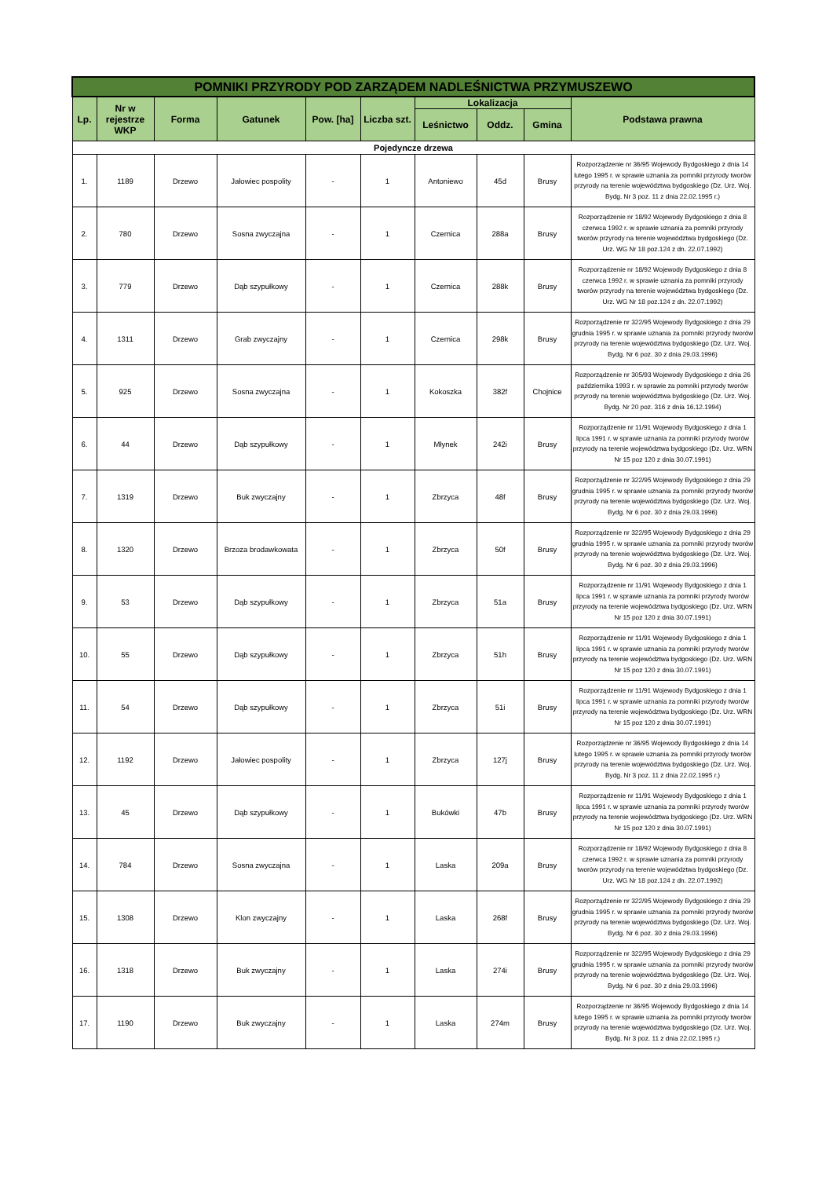| POMNIKI PRZYRODY POD ZARZĄDEM NADLEŚNICTWA PRZYMUSZEWO | | | | | | | | | |
| --- | --- | --- | --- | --- | --- | --- | --- | --- | --- |
| Lp. | Nr w rejestrze WKP | Forma | Gatunek | Pow. [ha] | Liczba szt. | Lokalizacja | | | Podstawa prawna |
| | | | | | | Leśnictwo | Oddz. | Gmina | |
| Pojedyncze drzewa | | | | | | | | | |
| 1. | 1189 | Drzewo | Jałowiec pospolity | - | 1 | Antoniewo | 45d | Brusy | Rozporządzenie nr 36/95 Wojewody Bydgoskiego z dnia 14 lutego 1995 r. w sprawie uznania za pomniki przyrody tworów przyrody na terenie województwa bydgoskiego (Dz. Urz. Woj. Bydg. Nr 3 poz. 11 z dnia 22.02.1995 r.) |
| 2. | 780 | Drzewo | Sosna zwyczajna | - | 1 | Czernica | 288a | Brusy | Rozporządzenie nr 18/92 Wojewody Bydgoskiego z dnia 8 czerwca 1992 r. w sprawie uznania za pomniki przyrody tworów przyrody na terenie województwa bydgoskiego (Dz. Urz. WG Nr 18 poz.124 z dn. 22.07.1992) |
| 3. | 779 | Drzewo | Dąb szypułkowy | - | 1 | Czernica | 288k | Brusy | Rozporządzenie nr 18/92 Wojewody Bydgoskiego z dnia 8 czerwca 1992 r. w sprawie uznania za pomniki przyrody tworów przyrody na terenie województwa bydgoskiego (Dz. Urz. WG Nr 18 poz.124 z dn. 22.07.1992) |
| 4. | 1311 | Drzewo | Grab zwyczajny | - | 1 | Czernica | 298k | Brusy | Rozporządzenie nr 322/95 Wojewody Bydgoskiego z dnia 29 grudnia 1995 r. w sprawie uznania za pomniki przyrody tworów przyrody na terenie województwa bydgoskiego (Dz. Urz. Woj. Bydg. Nr 6 poz. 30 z dnia 29.03.1996) |
| 5. | 925 | Drzewo | Sosna zwyczajna | - | 1 | Kokoszka | 382f | Chojnice | Rozporządzenie nr 305/93 Wojewody Bydgoskiego z dnia 26 października 1993 r. w sprawie za pomniki przyrody tworów przyrody na terenie województwa bydgoskiego (Dz. Urz. Woj. Bydg. Nr 20 poz. 316 z dnia 16.12.1994) |
| 6. | 44 | Drzewo | Dąb szypułkowy | - | 1 | Młynek | 242i | Brusy | Rozporządzenie nr 11/91 Wojewody Bydgoskiego z dnia 1 lipca 1991 r. w sprawie uznania za pomniki przyrody tworów przyrody na terenie województwa bydgoskiego (Dz. Urz. WRN Nr 15 poz 120 z dnia 30.07.1991) |
| 7. | 1319 | Drzewo | Buk zwyczajny | - | 1 | Zbrzyca | 48f | Brusy | Rozporządzenie nr 322/95 Wojewody Bydgoskiego z dnia 29 grudnia 1995 r. w sprawie uznania za pomniki przyrody tworów przyrody na terenie województwa bydgoskiego (Dz. Urz. Woj. Bydg. Nr 6 poz. 30 z dnia 29.03.1996) |
| 8. | 1320 | Drzewo | Brzoza brodawkowata | - | 1 | Zbrzyca | 50f | Brusy | Rozporządzenie nr 322/95 Wojewody Bydgoskiego z dnia 29 grudnia 1995 r. w sprawie uznania za pomniki przyrody tworów przyrody na terenie województwa bydgoskiego (Dz. Urz. Woj. Bydg. Nr 6 poz. 30 z dnia 29.03.1996) |
| 9. | 53 | Drzewo | Dąb szypułkowy | - | 1 | Zbrzyca | 51a | Brusy | Rozporządzenie nr 11/91 Wojewody Bydgoskiego z dnia 1 lipca 1991 r. w sprawie uznania za pomniki przyrody tworów przyrody na terenie województwa bydgoskiego (Dz. Urz. WRN Nr 15 poz 120 z dnia 30.07.1991) |
| 10. | 55 | Drzewo | Dąb szypułkowy | - | 1 | Zbrzyca | 51h | Brusy | Rozporządzenie nr 11/91 Wojewody Bydgoskiego z dnia 1 lipca 1991 r. w sprawie uznania za pomniki przyrody tworów przyrody na terenie województwa bydgoskiego (Dz. Urz. WRN Nr 15 poz 120 z dnia 30.07.1991) |
| 11. | 54 | Drzewo | Dąb szypułkowy | - | 1 | Zbrzyca | 51i | Brusy | Rozporządzenie nr 11/91 Wojewody Bydgoskiego z dnia 1 lipca 1991 r. w sprawie uznania za pomniki przyrody tworów przyrody na terenie województwa bydgoskiego (Dz. Urz. WRN Nr 15 poz 120 z dnia 30.07.1991) |
| 12. | 1192 | Drzewo | Jałowiec pospolity | - | 1 | Zbrzyca | 127j | Brusy | Rozporządzenie nr 36/95 Wojewody Bydgoskiego z dnia 14 lutego 1995 r. w sprawie uznania za pomniki przyrody tworów przyrody na terenie województwa bydgoskiego (Dz. Urz. Woj. Bydg. Nr 3 poz. 11 z dnia 22.02.1995 r.) |
| 13. | 45 | Drzewo | Dąb szypułkowy | - | 1 | Bukówki | 47b | Brusy | Rozporządzenie nr 11/91 Wojewody Bydgoskiego z dnia 1 lipca 1991 r. w sprawie uznania za pomniki przyrody tworów przyrody na terenie województwa bydgoskiego (Dz. Urz. WRN Nr 15 poz 120 z dnia 30.07.1991) |
| 14. | 784 | Drzewo | Sosna zwyczajna | - | 1 | Laska | 209a | Brusy | Rozporządzenie nr 18/92 Wojewody Bydgoskiego z dnia 8 czerwca 1992 r. w sprawie uznania za pomniki przyrody tworów przyrody na terenie województwa bydgoskiego (Dz. Urz. WG Nr 18 poz.124 z dn. 22.07.1992) |
| 15. | 1308 | Drzewo | Klon zwyczajny | - | 1 | Laska | 268f | Brusy | Rozporządzenie nr 322/95 Wojewody Bydgoskiego z dnia 29 grudnia 1995 r. w sprawie uznania za pomniki przyrody tworów przyrody na terenie województwa bydgoskiego (Dz. Urz. Woj. Bydg. Nr 6 poz. 30 z dnia 29.03.1996) |
| 16. | 1318 | Drzewo | Buk zwyczajny | - | 1 | Laska | 274i | Brusy | Rozporządzenie nr 322/95 Wojewody Bydgoskiego z dnia 29 grudnia 1995 r. w sprawie uznania za pomniki przyrody tworów przyrody na terenie województwa bydgoskiego (Dz. Urz. Woj. Bydg. Nr 6 poz. 30 z dnia 29.03.1996) |
| 17. | 1190 | Drzewo | Buk zwyczajny | - | 1 | Laska | 274m | Brusy | Rozporządzenie nr 36/95 Wojewody Bydgoskiego z dnia 14 lutego 1995 r. w sprawie uznania za pomniki przyrody tworów przyrody na terenie województwa bydgoskiego (Dz. Urz. Woj. Bydg. Nr 3 poz. 11 z dnia 22.02.1995 r.) |